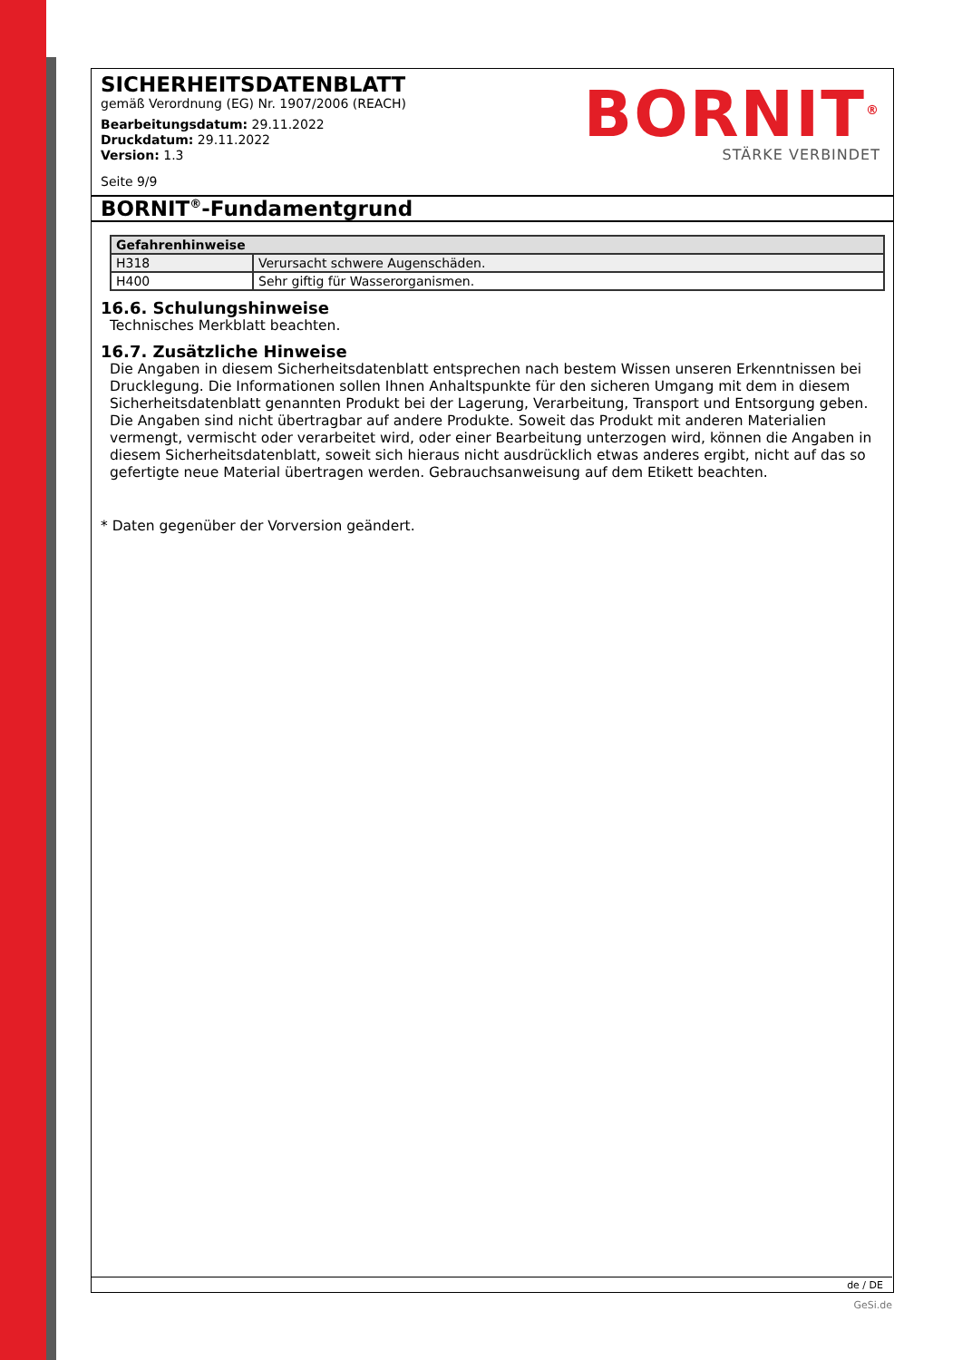SICHERHEITSDATENBLATT
gemäß Verordnung (EG) Nr. 1907/2006 (REACH)
Bearbeitungsdatum: 29.11.2022
Druckdatum: 29.11.2022
Version: 1.3
Seite 9/9
BORNIT<sup>®</sup>
STÄRKE VERBINDET
BORNIT<sup>®</sup>-Fundamentgrund
| Gefahrenhinweise | |
| --- | --- |
| H318 | Verursacht schwere Augenschäden. |
| H400 | Sehr giftig für Wasserorganismen. |
16.6. Schulungshinweise
Technisches Merkblatt beachten.
16.7. Zusätzliche Hinweise
Die Angaben in diesem Sicherheitsdatenblatt entsprechen nach bestem Wissen unseren Erkenntnissen bei Drucklegung. Die Informationen sollen Ihnen Anhaltspunkte für den sicheren Umgang mit dem in diesem Sicherheitsdatenblatt genannten Produkt bei der Lagerung, Verarbeitung, Transport und Entsorgung geben. Die Angaben sind nicht übertragbar auf andere Produkte. Soweit das Produkt mit anderen Materialien vermengt, vermischt oder verarbeitet wird, oder einer Bearbeitung unterzogen wird, können die Angaben in diesem Sicherheitsdatenblatt, soweit sich hieraus nicht ausdrücklich etwas anderes ergibt, nicht auf das so gefertigte neue Material übertragen werden. Gebrauchsanweisung auf dem Etikett beachten.
* Daten gegenüber der Vorversion geändert.
de / DE
GeSi.de